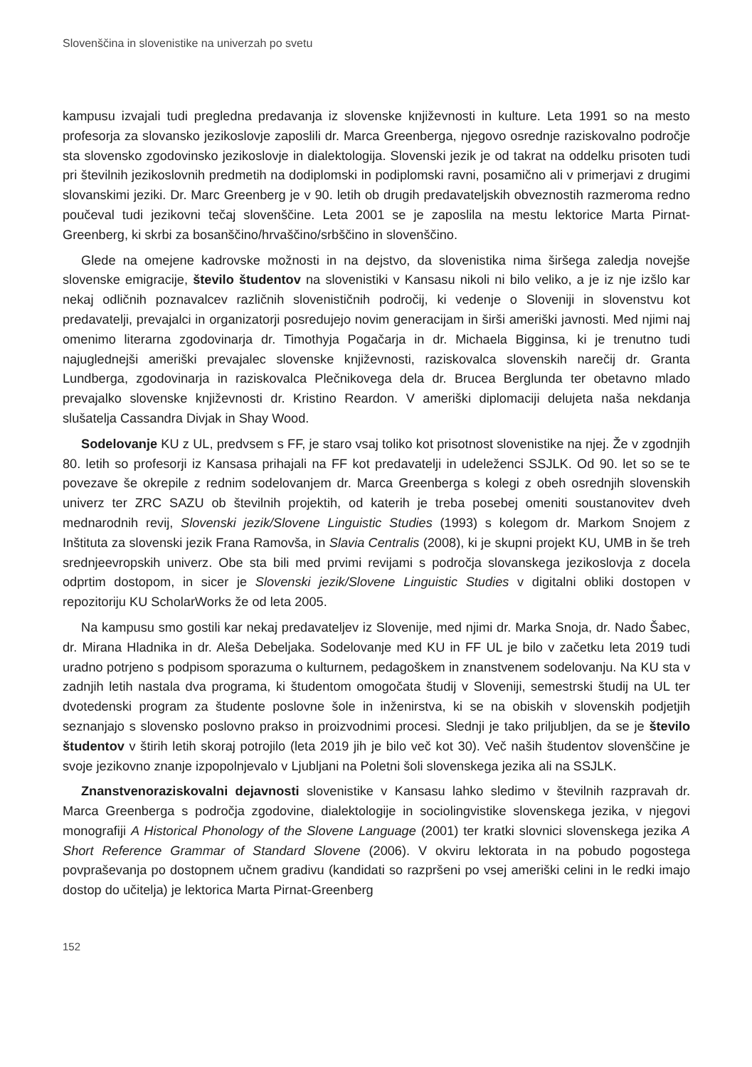Slovenščina in slovenistike na univerzah po svetu
kampusu izvajali tudi pregledna predavanja iz slovenske književnosti in kulture. Leta 1991 so na mesto profesorja za slovansko jezikoslovje zaposlili dr. Marca Greenberga, njegovo osrednje raziskovalno področje sta slovensko zgodovinsko jezikoslovje in dialektologija. Slovenski jezik je od takrat na oddelku prisoten tudi pri številnih jezikoslovnih predmetih na dodiplomski in podiplomski ravni, posamično ali v primerjavi z drugimi slovanskimi jeziki. Dr. Marc Greenberg je v 90. letih ob drugih predavateljskih obveznostih razmeroma redno poučeval tudi jezikovni tečaj slovenščine. Leta 2001 se je zaposlila na mestu lektorice Marta Pirnat-Greenberg, ki skrbi za bosanščino/hrvaščino/srbščino in slovenščino.
Glede na omejene kadrovske možnosti in na dejstvo, da slovenistika nima širšega zaledja novejše slovenske emigracije, število študentov na slovenistiki v Kansasu nikoli ni bilo veliko, a je iz nje izšlo kar nekaj odličnih poznavalcev različnih slovenističnih področij, ki vedenje o Sloveniji in slovenstvu kot predavatelji, prevajalci in organizatorji posredujejo novim generacijam in širši ameriški javnosti. Med njimi naj omenimo literarna zgodovinarja dr. Timothyja Pogačarja in dr. Michaela Bigginsa, ki je trenutno tudi najuglednejši ameriški prevajalec slovenske književnosti, raziskovalca slovenskih narečij dr. Granta Lundberga, zgodovinarja in raziskovalca Plečnikovega dela dr. Brucea Berglunda ter obetavno mlado prevajalko slovenske književnosti dr. Kristino Reardon. V ameriški diplomaciji delujeta naša nekdanja slušatelja Cassandra Divjak in Shay Wood.
Sodelovanje KU z UL, predvsem s FF, je staro vsaj toliko kot prisotnost slovenistike na njej. Že v zgodnjih 80. letih so profesorji iz Kansasa prihajali na FF kot predavatelji in udeleženci SSJLK. Od 90. let so se te povezave še okrepile z rednim sodelovanjem dr. Marca Greenberga s kolegi z obeh osrednjih slovenskih univerz ter ZRC SAZU ob številnih projektih, od katerih je treba posebej omeniti soustanovitev dveh mednarodnih revij, Slovenski jezik/Slovene Linguistic Studies (1993) s kolegom dr. Markom Snojem z Inštituta za slovenski jezik Frana Ramovša, in Slavia Centralis (2008), ki je skupni projekt KU, UMB in še treh srednjeevropskih univerz. Obe sta bili med prvimi revijami s področja slovanskega jezikoslovja z docela odprtim dostopom, in sicer je Slovenski jezik/Slovene Linguistic Studies v digitalni obliki dostopen v repozitoriju KU ScholarWorks že od leta 2005.
Na kampusu smo gostili kar nekaj predavateljev iz Slovenije, med njimi dr. Marka Snoja, dr. Nado Šabec, dr. Mirana Hladnika in dr. Aleša Debeljaka. Sodelovanje med KU in FF UL je bilo v začetku leta 2019 tudi uradno potrjeno s podpisom sporazuma o kulturnem, pedagoškem in znanstvenem sodelovanju. Na KU sta v zadnjih letih nastala dva programa, ki študentom omogočata študij v Sloveniji, semestrski študij na UL ter dvotedenski program za študente poslovne šole in inženirstva, ki se na obiskih v slovenskih podjetjih seznanjajo s slovensko poslovno prakso in proizvodnimi procesi. Slednji je tako priljubljen, da se je število študentov v štirih letih skoraj potrojilo (leta 2019 jih je bilo več kot 30). Več naših študentov slovenščine je svoje jezikovno znanje izpopolnjevalo v Ljubljani na Poletni šoli slovenskega jezika ali na SSJLK.
Znanstvenoraziskovalni dejavnosti slovenistike v Kansasu lahko sledimo v številnih razpravah dr. Marca Greenberga s področja zgodovine, dialektologije in sociolingvistike slovenskega jezika, v njegovi monografiji A Historical Phonology of the Slovene Language (2001) ter kratki slovnici slovenskega jezika A Short Reference Grammar of Standard Slovene (2006). V okviru lektorata in na pobudo pogostega povpraševanja po dostopnem učnem gradivu (kandidati so razpršeni po vsej ameriški celini in le redki imajo dostop do učitelja) je lektorica Marta Pirnat-Greenberg
152